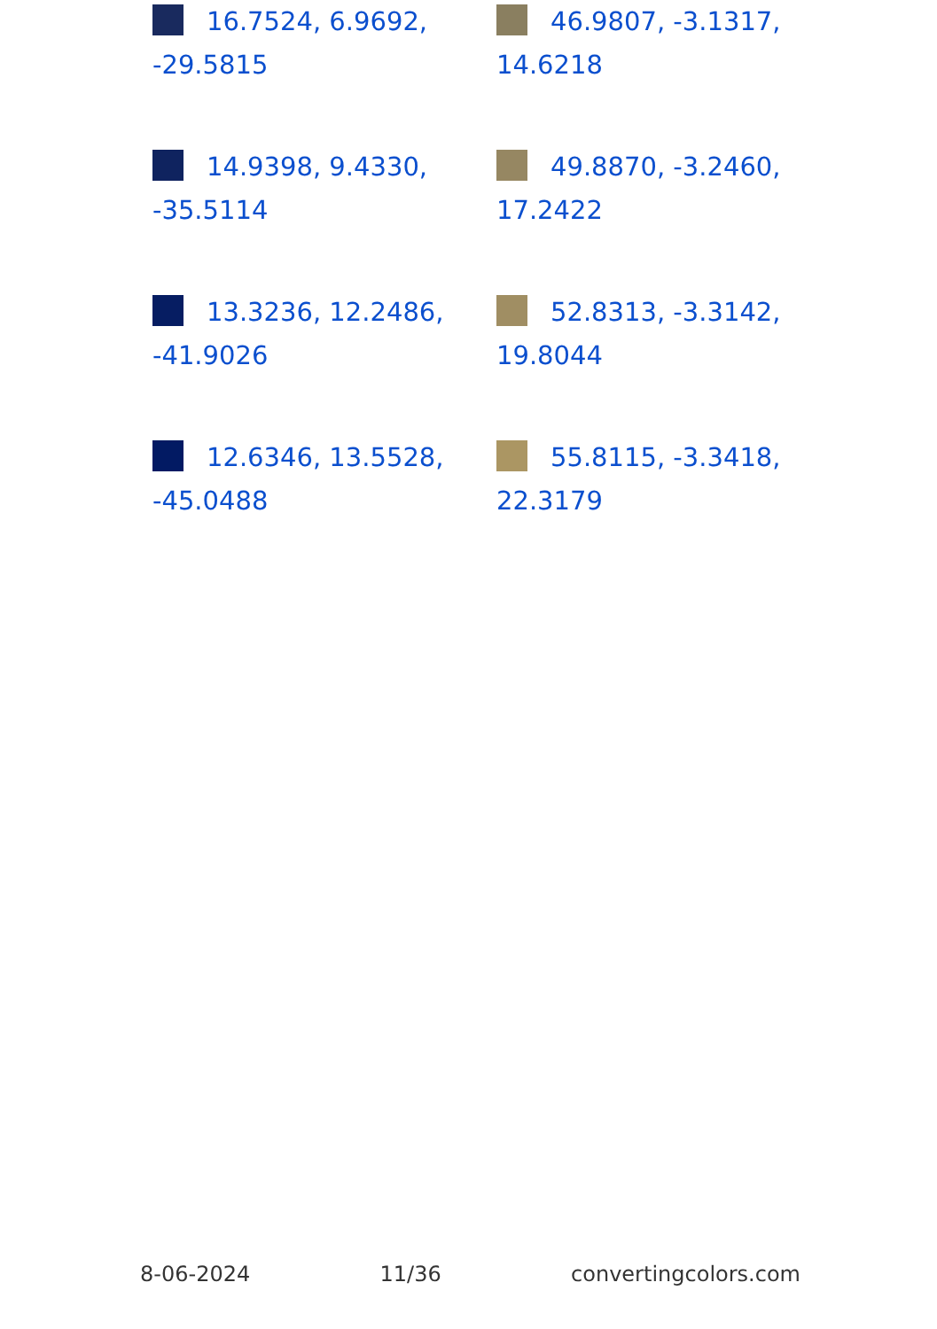16.7524, 6.9692, -29.5815
46.9807, -3.1317, 14.6218
14.9398, 9.4330, -35.5114
49.8870, -3.2460, 17.2422
13.3236, 12.2486, -41.9026
52.8313, -3.3142, 19.8044
12.6346, 13.5528, -45.0488
55.8115, -3.3418, 22.3179
8-06-2024 11/36 convertingcolors.com